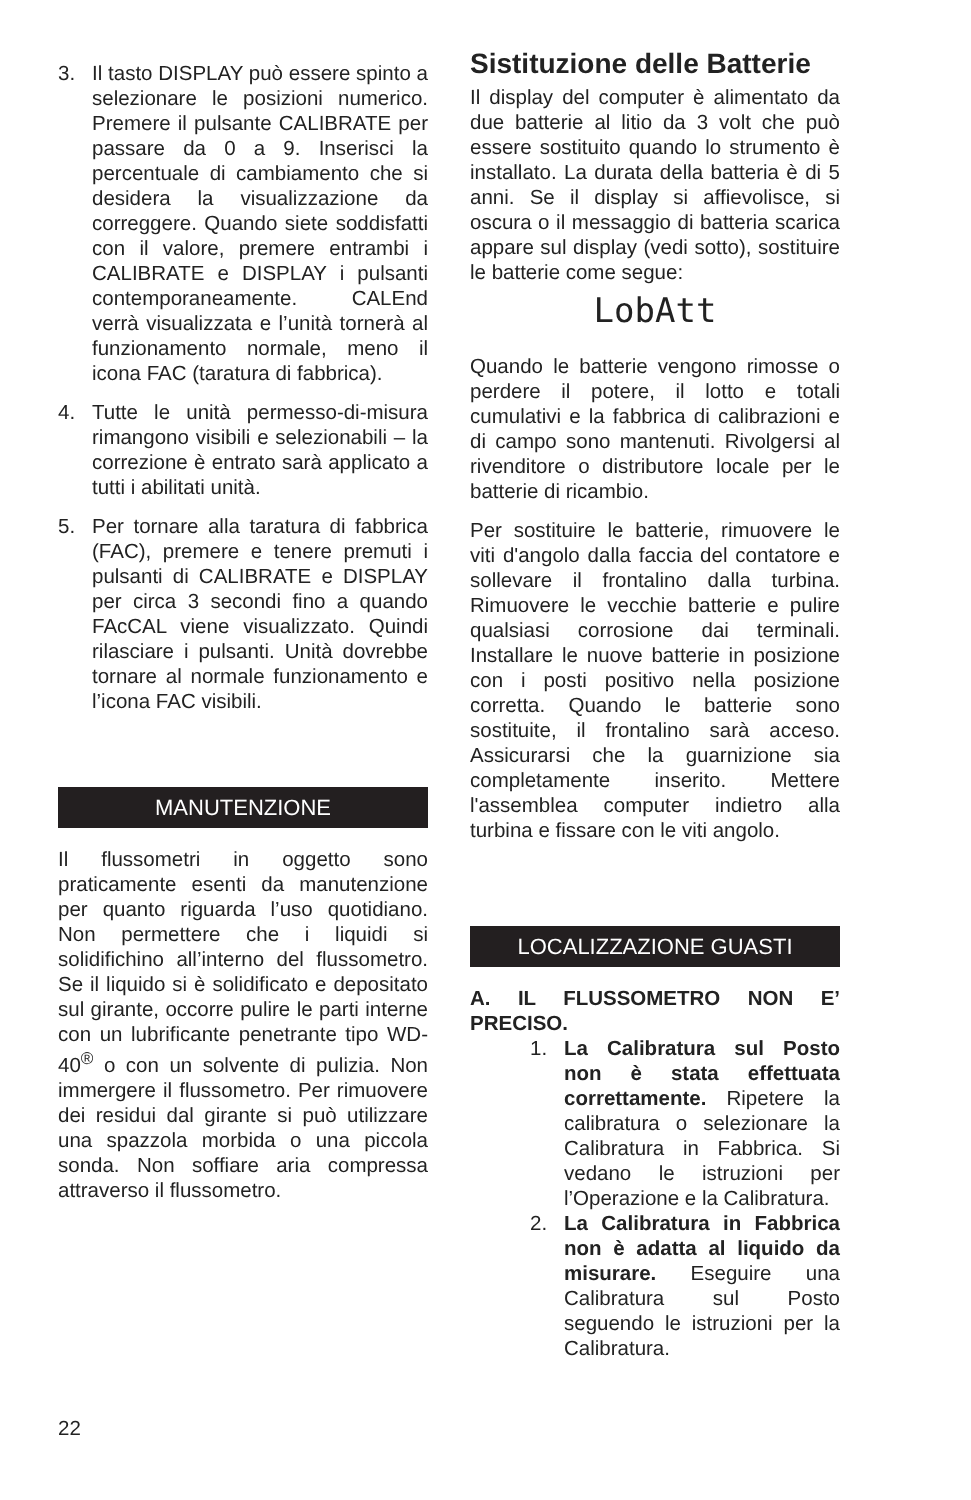3. Il tasto DISPLAY può essere spinto a selezionare le posizioni numerico. Premere il pulsante CALIBRATE per passare da 0 a 9. Inserisci la percentuale di cambiamento che si desidera la visualizzazione da correggere. Quando siete soddisfatti con il valore, premere entrambi i CALIBRATE e DISPLAY i pulsanti contemporaneamente. CALEnd verrà visualizzata e l’unità tornerà al funzionamento normale, meno il icona FAC (taratura di fabbrica).
4. Tutte le unità permesso-di-misura rimangono visibili e selezionabili – la correzione è entrato sarà applicato a tutti i abilitati unità.
5. Per tornare alla taratura di fabbrica (FAC), premere e tenere premuti i pulsanti di CALIBRATE e DISPLAY per circa 3 secondi fino a quando FAcCAL viene visualizzato. Quindi rilasciare i pulsanti. Unità dovrebbe tornare al normale funzionamento e l’icona FAC visibili.
MANUTENZIONE
Il flussometri in oggetto sono praticamente esenti da manutenzione per quanto riguarda l’uso quotidiano. Non permettere che i liquidi si solidifichino all’interno del flussometro. Se il liquido si è solidificato e depositato sul girante, occorre pulire le parti interne con un lubrificante penetrante tipo WD-40<sup>®</sup> o con un solvente di pulizia. Non immergere il flussometro. Per rimuovere dei residui dal girante si può utilizzare una spazzola morbida o una piccola sonda. Non soffiare aria compressa attraverso il flussometro.
Sistituzione delle Batterie
Il display del computer è alimentato da due batterie al litio da 3 volt che può essere sostituito quando lo strumento è installato. La durata della batteria è di 5 anni. Se il display si affievolisce, si oscura o il messaggio di batteria scarica appare sul display (vedi sotto), sostituire le batterie come segue:
LobAtt
Quando le batterie vengono rimosse o perdere il potere, il lotto e totali cumulativi e la fabbrica di calibrazioni e di campo sono mantenuti. Rivolgersi al rivenditore o distributore locale per le batterie di ricambio.
Per sostituire le batterie, rimuovere le viti d'angolo dalla faccia del contatore e sollevare il frontalino dalla turbina. Rimuovere le vecchie batterie e pulire qualsiasi corrosione dai terminali. Installare le nuove batterie in posizione con i posti positivo nella posizione corretta. Quando le batterie sono sostituite, il frontalino sarà acceso. Assicurarsi che la guarnizione sia completamente inserito. Mettere l'assemblea computer indietro alla turbina e fissare con le viti angolo.
LOCALIZZAZIONE GUASTI
A. IL FLUSSOMETRO NON E’ PRECISO.
1. La Calibratura sul Posto non è stata effettuata correttamente. Ripetere la calibratura o selezionare la Calibratura in Fabbrica. Si vedano le istruzioni per l’Operazione e la Calibratura.
2. La Calibratura in Fabbrica non è adatta al liquido da misurare. Eseguire una Calibratura sul Posto seguendo le istruzioni per la Calibratura.
22